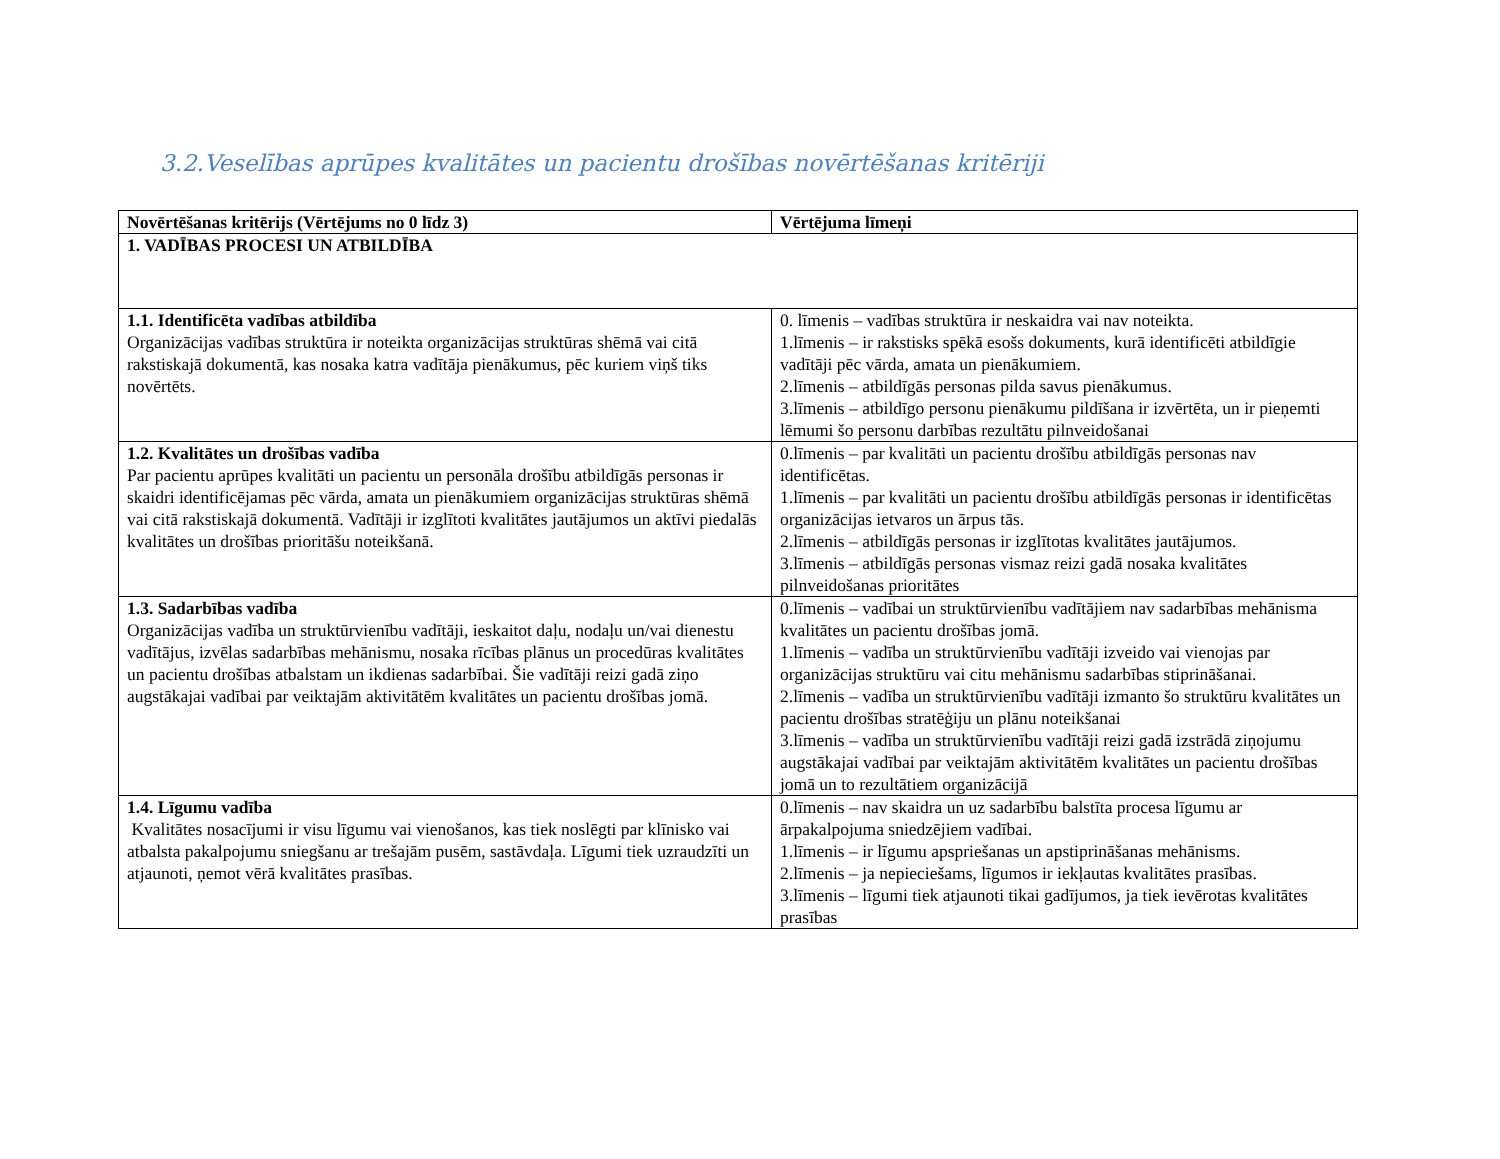3.2.Veselības aprūpes kvalitātes un pacientu drošības novērtēšanas kritēriji
| Novērtēšanas kritērijs (Vērtējums no 0 līdz 3) | Vērtējuma līmeņi |
| --- | --- |
| 1. VADĪBAS PROCESI UN ATBILDĪBA | |
| 1.1. Identificēta vadības atbildība Organizācijas vadības struktūra ir noteikta organizācijas struktūras shēmā vai citā rakstiskajā dokumentā, kas nosaka katra vadītāja pienākumus, pēc kuriem viņš tiks novērtēts. | 0. līmenis – vadības struktūra ir neskaidra vai nav noteikta. 1.līmenis – ir rakstisks spēkā esošs dokuments, kurā identificēti atbildīgie vadītāji pēc vārda, amata un pienākumiem. 2.līmenis – atbildīgās personas pilda savus pienākumus. 3.līmenis – atbildīgo personu pienākumu pildīšana ir izvērtēta, un ir pieņemti lēmumi šo personu darbības rezultātu pilnveidošanai |
| 1.2. Kvalitātes un drošības vadība Par pacientu aprūpes kvalitāti un pacientu un personāla drošību atbildīgās personas ir skaidri identificējamas pēc vārda, amata un pienākumiem organizācijas struktūras shēmā vai citā rakstiskajā dokumentā. Vadītāji ir izglītoti kvalitātes jautājumos un aktīvi piedalās kvalitātes un drošības prioritāšu noteikšanā. | 0.līmenis – par kvalitāti un pacientu drošību atbildīgās personas nav identificētas. 1.līmenis – par kvalitāti un pacientu drošību atbildīgās personas ir identificētas organizācijas ietvaros un ārpus tās. 2.līmenis – atbildīgās personas ir izglītotas kvalitātes jautājumos. 3.līmenis – atbildīgās personas vismaz reizi gadā nosaka kvalitātes pilnveidošanas prioritātes |
| 1.3. Sadarbības vadība Organizācijas vadība un struktūrvienību vadītāji, ieskaitot daļu, nodaļu un/vai dienestu vadītājus, izvēlas sadarbības mehānismu, nosaka rīcības plānus un procedūras kvalitātes un pacientu drošības atbalstam un ikdienas sadarbībai. Šie vadītāji reizi gadā ziņo augstākajai vadībai par veiktajām aktivitātēm kvalitātes un pacientu drošības jomā. | 0.līmenis – vadībai un struktūrvienību vadītājiem nav sadarbības mehānisma kvalitātes un pacientu drošības jomā. 1.līmenis – vadība un struktūrvienību vadītāji izveido vai vienojas par organizācijas struktūru vai citu mehānismu sadarbības stiprināšanai. 2.līmenis – vadība un struktūrvienību vadītāji izmanto šo struktūru kvalitātes un pacientu drošības stratēģiju un plānu noteikšanai 3.līmenis – vadība un struktūrvienību vadītāji reizi gadā izstrādā ziņojumu augstākajai vadībai par veiktajām aktivitātēm kvalitātes un pacientu drošības jomā un to rezultātiem organizācijā |
| 1.4. Līgumu vadība Kvalitātes nosacījumi ir visu līgumu vai vienošanos, kas tiek noslēgti par klīnisko vai atbalsta pakalpojumu sniegšanu ar trešajām pusēm, sastāvdaļa. Līgumi tiek uzraudzīti un atjaunoti, ņemot vērā kvalitātes prasības. | 0.līmenis – nav skaidra un uz sadarbību balstīta procesa līgumu ar ārpakalpojuma sniedzējiem vadībai. 1.līmenis – ir līgumu apspriešanas un apstiprināšanas mehānisms. 2.līmenis – ja nepieciešams, līgumos ir iekļautas kvalitātes prasības. 3.līmenis – līgumi tiek atjaunoti tikai gadījumos, ja tiek ievērotas kvalitātes prasības |